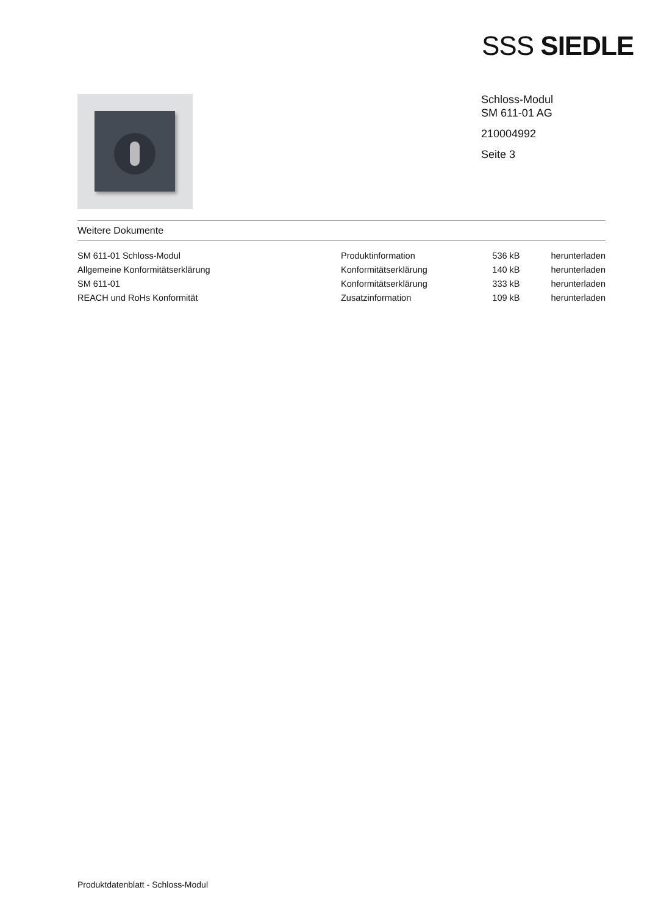SSS SIEDLE
Schloss-Modul
SM 611-01 AG
210004992
Seite 3
Weitere Dokumente
| SM 611-01 Schloss-Modul | Produktinformation | 536 kB | herunterladen |
| Allgemeine Konformitätserklärung | Konformitätserklärung | 140 kB | herunterladen |
| SM 611-01 | Konformitätserklärung | 333 kB | herunterladen |
| REACH und RoHs Konformität | Zusatzinformation | 109 kB | herunterladen |
Produktdatenblatt - Schloss-Modul